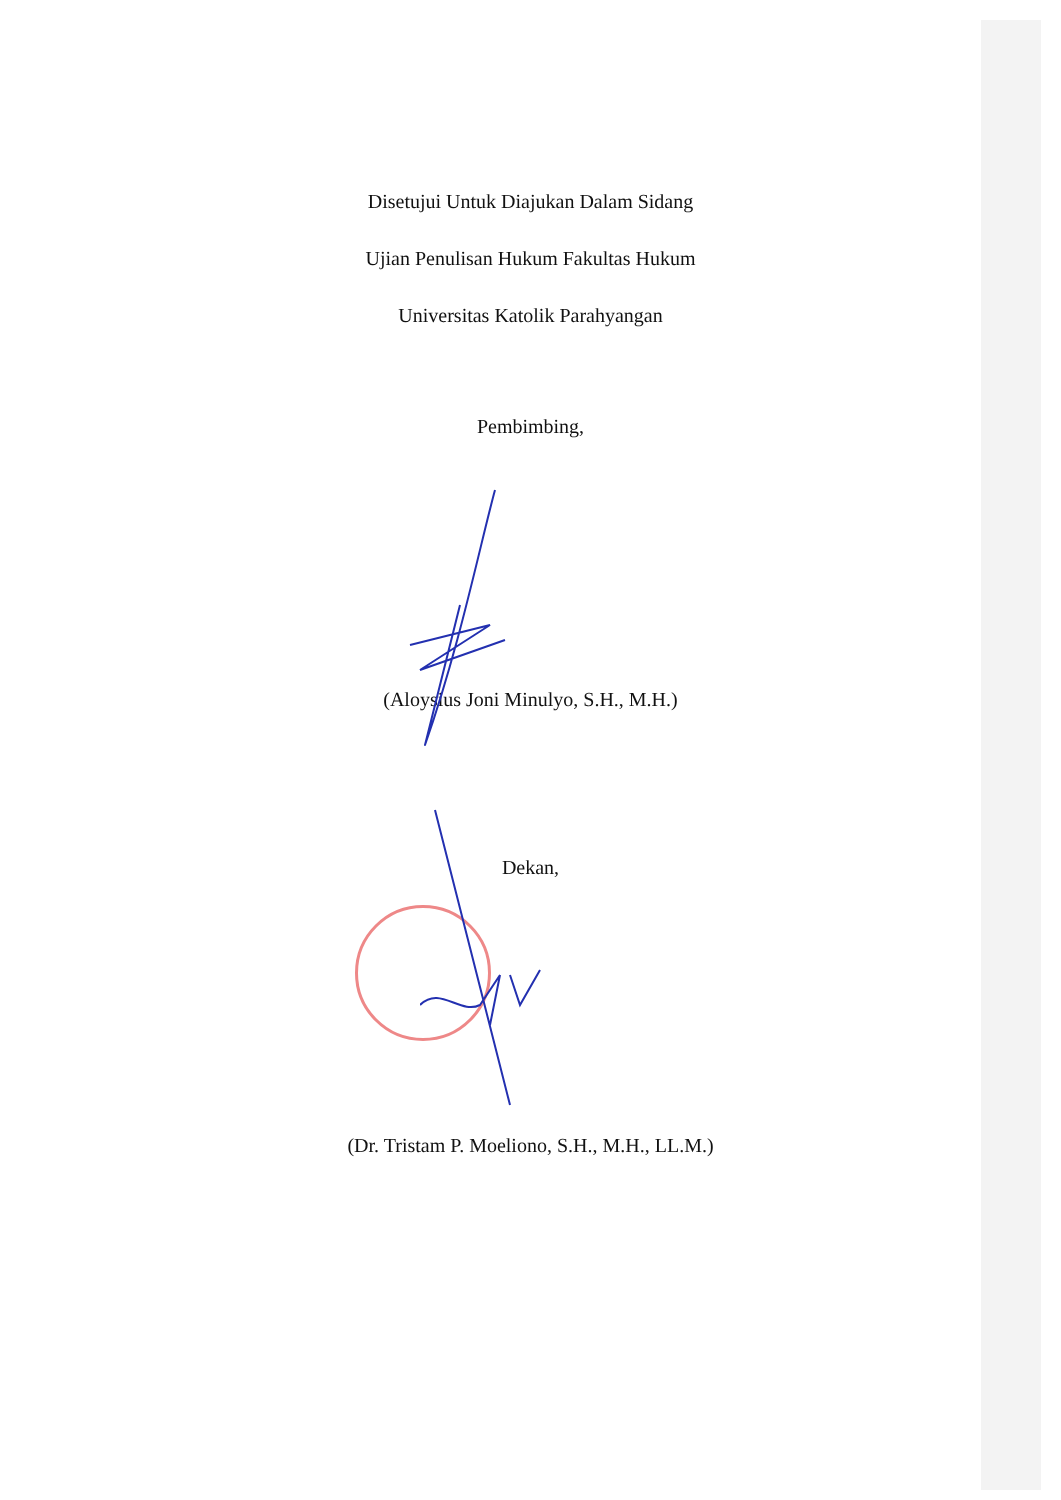Disetujui Untuk Diajukan Dalam Sidang
Ujian Penulisan Hukum Fakultas Hukum
Universitas Katolik Parahyangan
Pembimbing,
(Aloysius Joni Minulyo, S.H., M.H.)
Dekan,
(Dr. Tristam P. Moeliono, S.H., M.H., LL.M.)